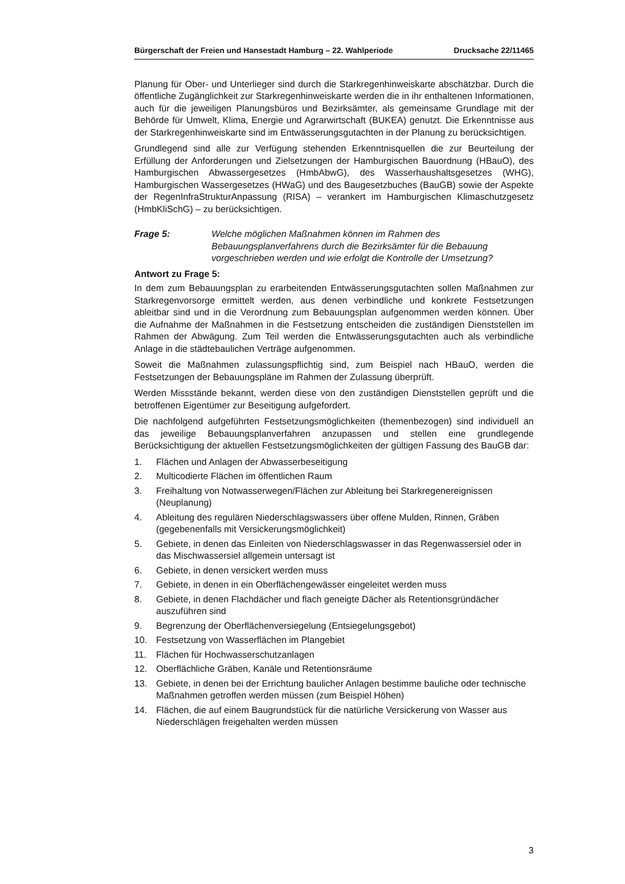Bürgerschaft der Freien und Hansestadt Hamburg – 22. Wahlperiode Drucksache 22/11465
Planung für Ober- und Unterlieger sind durch die Starkregenhinweiskarte abschätzbar. Durch die öffentliche Zugänglichkeit zur Starkregenhinweiskarte werden die in ihr enthaltenen Informationen, auch für die jeweiligen Planungsbüros und Bezirksämter, als gemeinsame Grundlage mit der Behörde für Umwelt, Klima, Energie und Agrarwirtschaft (BUKEA) genutzt. Die Erkenntnisse aus der Starkregenhinweiskarte sind im Entwässerungsgutachten in der Planung zu berücksichtigen.
Grundlegend sind alle zur Verfügung stehenden Erkenntnisquellen die zur Beurteilung der Erfüllung der Anforderungen und Zielsetzungen der Hamburgischen Bauordnung (HBauO), des Hamburgischen Abwassergesetzes (HmbAbwG), des Wasserhaushaltsgesetzes (WHG), Hamburgischen Wassergesetzes (HWaG) und des Baugesetzbuches (BauGB) sowie der Aspekte der RegenInfraStrukturAnpassung (RISA) – verankert im Hamburgischen Klimaschutzgesetz (HmbKliSchG) – zu berücksichtigen.
Frage 5: Welche möglichen Maßnahmen können im Rahmen des Bebauungsplanverfahrens durch die Bezirksämter für die Bebauung vorgeschrieben werden und wie erfolgt die Kontrolle der Umsetzung?
Antwort zu Frage 5:
In dem zum Bebauungsplan zu erarbeitenden Entwässerungsgutachten sollen Maßnahmen zur Starkregenvorsorge ermittelt werden, aus denen verbindliche und konkrete Festsetzungen ableitbar sind und in die Verordnung zum Bebauungsplan aufgenommen werden können. Über die Aufnahme der Maßnahmen in die Festsetzung entscheiden die zuständigen Dienststellen im Rahmen der Abwägung. Zum Teil werden die Entwässerungsgutachten auch als verbindliche Anlage in die städtebaulichen Verträge aufgenommen.
Soweit die Maßnahmen zulassungspflichtig sind, zum Beispiel nach HBauO, werden die Festsetzungen der Bebauungspläne im Rahmen der Zulassung überprüft.
Werden Missstände bekannt, werden diese von den zuständigen Dienststellen geprüft und die betroffenen Eigentümer zur Beseitigung aufgefordert.
Die nachfolgend aufgeführten Festsetzungsmöglichkeiten (themenbezogen) sind individuell an das jeweilige Bebauungsplanverfahren anzupassen und stellen eine grundlegende Berücksichtigung der aktuellen Festsetzungsmöglichkeiten der gültigen Fassung des BauGB dar:
1. Flächen und Anlagen der Abwasserbeseitigung
2. Multicodierte Flächen im öffentlichen Raum
3. Freihaltung von Notwasserwegen/Flächen zur Ableitung bei Starkregenereignissen (Neuplanung)
4. Ableitung des regulären Niederschlagswassers über offene Mulden, Rinnen, Gräben (gegebenenfalls mit Versickerungsmöglichkeit)
5. Gebiete, in denen das Einleiten von Niederschlagswasser in das Regenwassersiel oder in das Mischwassersiel allgemein untersagt ist
6. Gebiete, in denen versickert werden muss
7. Gebiete, in denen in ein Oberflächengewässer eingeleitet werden muss
8. Gebiete, in denen Flachdächer und flach geneigte Dächer als Retentionsgründächer auszuführen sind
9. Begrenzung der Oberflächenversiegelung (Entsiegelungsgebot)
10. Festsetzung von Wasserflächen im Plangebiet
11. Flächen für Hochwasserschutzanlagen
12. Oberflächliche Gräben, Kanäle und Retentionsräume
13. Gebiete, in denen bei der Errichtung baulicher Anlagen bestimme bauliche oder technische Maßnahmen getroffen werden müssen (zum Beispiel Höhen)
14. Flächen, die auf einem Baugrundstück für die natürliche Versickerung von Wasser aus Niederschlägen freigehalten werden müssen
3